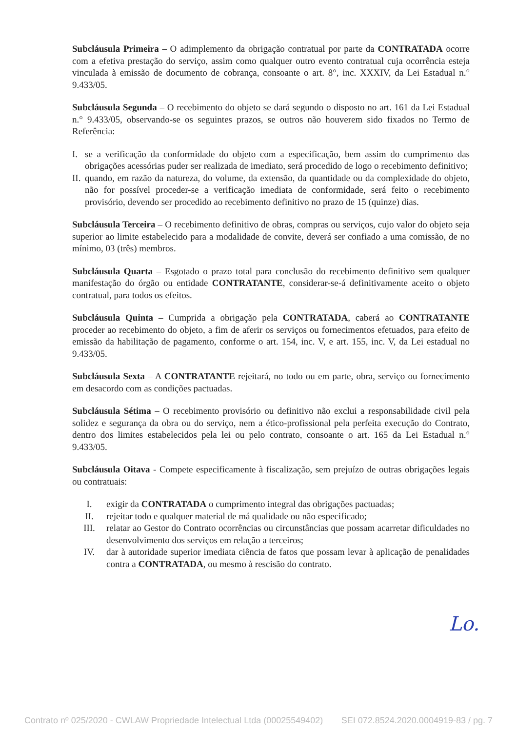Subcláusula Primeira – O adimplemento da obrigação contratual por parte da CONTRATADA ocorre com a efetiva prestação do serviço, assim como qualquer outro evento contratual cuja ocorrência esteja vinculada à emissão de documento de cobrança, consoante o art. 8°, inc. XXXIV, da Lei Estadual n.° 9.433/05.
Subcláusula Segunda – O recebimento do objeto se dará segundo o disposto no art. 161 da Lei Estadual n.° 9.433/05, observando-se os seguintes prazos, se outros não houverem sido fixados no Termo de Referência:
I. se a verificação da conformidade do objeto com a especificação, bem assim do cumprimento das obrigações acessórias puder ser realizada de imediato, será procedido de logo o recebimento definitivo;
II. quando, em razão da natureza, do volume, da extensão, da quantidade ou da complexidade do objeto, não for possível proceder-se a verificação imediata de conformidade, será feito o recebimento provisório, devendo ser procedido ao recebimento definitivo no prazo de 15 (quinze) dias.
Subcláusula Terceira – O recebimento definitivo de obras, compras ou serviços, cujo valor do objeto seja superior ao limite estabelecido para a modalidade de convite, deverá ser confiado a uma comissão, de no mínimo, 03 (três) membros.
Subcláusula Quarta – Esgotado o prazo total para conclusão do recebimento definitivo sem qualquer manifestação do órgão ou entidade CONTRATANTE, considerar-se-á definitivamente aceito o objeto contratual, para todos os efeitos.
Subcláusula Quinta – Cumprida a obrigação pela CONTRATADA, caberá ao CONTRATANTE proceder ao recebimento do objeto, a fim de aferir os serviços ou fornecimentos efetuados, para efeito de emissão da habilitação de pagamento, conforme o art. 154, inc. V, e art. 155, inc. V, da Lei estadual no 9.433/05.
Subcláusula Sexta – A CONTRATANTE rejeitará, no todo ou em parte, obra, serviço ou fornecimento em desacordo com as condições pactuadas.
Subcláusula Sétima – O recebimento provisório ou definitivo não exclui a responsabilidade civil pela solidez e segurança da obra ou do serviço, nem a ético-profissional pela perfeita execução do Contrato, dentro dos limites estabelecidos pela lei ou pelo contrato, consoante o art. 165 da Lei Estadual n.° 9.433/05.
Subcláusula Oitava - Compete especificamente à fiscalização, sem prejuízo de outras obrigações legais ou contratuais:
I. exigir da CONTRATADA o cumprimento integral das obrigações pactuadas;
II. rejeitar todo e qualquer material de má qualidade ou não especificado;
III. relatar ao Gestor do Contrato ocorrências ou circunstâncias que possam acarretar dificuldades no desenvolvimento dos serviços em relação a terceiros;
IV. dar à autoridade superior imediata ciência de fatos que possam levar à aplicação de penalidades contra a CONTRATADA, ou mesmo à rescisão do contrato.
Lo.
Contrato nº 025/2020 - CWLAW Propriedade Intelectual Ltda (00025549402) SEI 072.8524.2020.0004919-83 / pg. 7